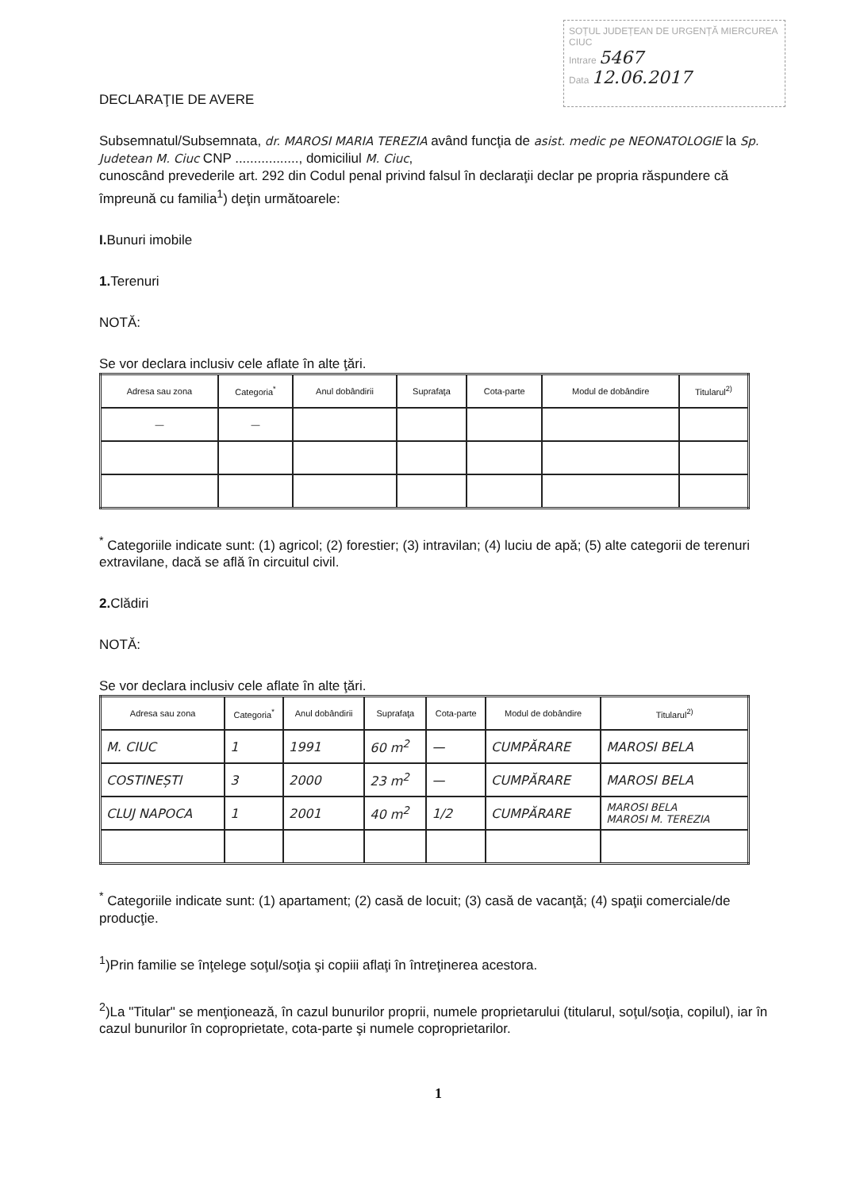SOȚUL JUDEȚEAN DE URGENȚĂ MIERCUREA CIUC
Intrare 5467
Data 12.06.2017
DECLARAŢIE DE AVERE
Subsemnatul/Subsemnata, dr. MAROSI MARIA TEREZIA având funcţia de asist. medic pe NEONATOLOGIE la Sp. Judetean M. Ciuc CNP ................., domiciliul M. Ciuc,
cunoscând prevederile art. 292 din Codul penal privind falsul în declaraţii declar pe propria răspundere că împreună cu familia<sup>1</sup>) deţin următoarele:
I. Bunuri imobile
1. Terenuri
NOTĂ:
Se vor declara inclusiv cele aflate în alte ţări.
| Adresa sau zona | Categoria<sup>*</sup> | Anul dobândirii | Suprafaţa | Cota-parte | Modul de dobândire | Titularul<sup>2)</sup> |
| --- | --- | --- | --- | --- | --- | --- |
| — | — | | | | | |
<sup>*</sup> Categoriile indicate sunt: (1) agricol; (2) forestier; (3) intravilan; (4) luciu de apă; (5) alte categorii de terenuri extravilane, dacă se află în circuitul civil.
2. Clădiri
NOTĂ:
Se vor declara inclusiv cele aflate în alte ţări.
| Adresa sau zona | Categoria<sup>*</sup> | Anul dobândirii | Suprafaţa | Cota-parte | Modul de dobândire | Titularul<sup>2)</sup> |
| --- | --- | --- | --- | --- | --- | --- |
| M. CIUC | 1 | 1991 | 60 m<sup>2</sup> | — | CUMPĂRARE | MAROSI BELA |
| COSTINEȘTI | 3 | 2000 | 23 m<sup>2</sup> | — | CUMPĂRARE | MAROSI BELA |
| CLUJ NAPOCA | 1 | 2001 | 40 m<sup>2</sup> | 1/2 | CUMPĂRARE | MAROSI BELA MAROSI M. TEREZIA |
<sup>*</sup> Categoriile indicate sunt: (1) apartament; (2) casă de locuit; (3) casă de vacanţă; (4) spaţii comerciale/de producţie.
<sup>1</sup>)Prin familie se înţelege soţul/soţia şi copiii aflaţi în întreţinerea acestora.
<sup>2</sup>)La "Titular" se menţionează, în cazul bunurilor proprii, numele proprietarului (titularul, soţul/soţia, copilul), iar în cazul bunurilor în coproprietate, cota-parte şi numele coproprietarilor.
1